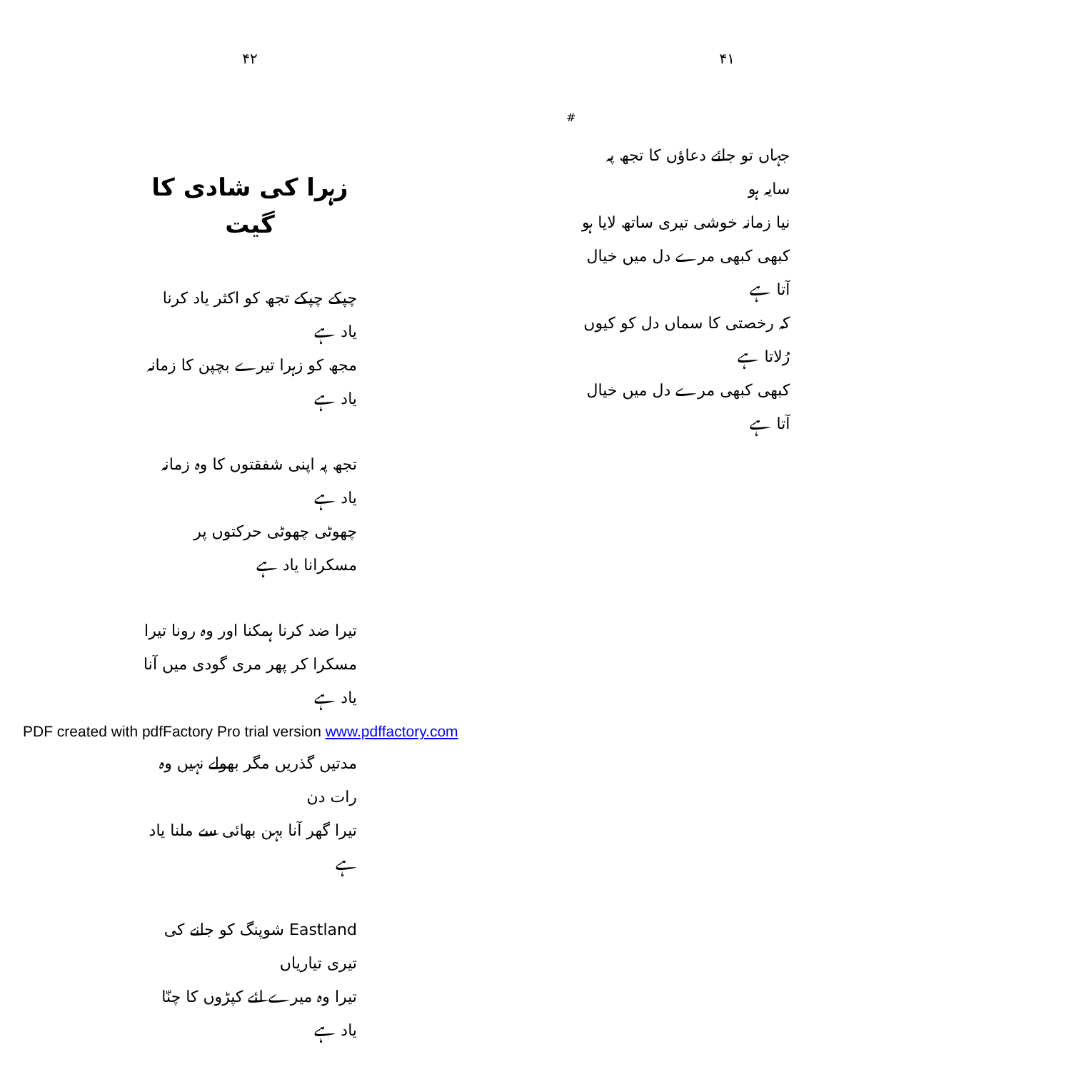۴۱
جہاں تو جائے دعاؤں کا تجھ پہ سایہ ہو
نیا زمانہ خوشی تیری ساتھ لایا ہو
کبھی کبھی مرے دل میں خیال آتا ہے
کہ رخصتی کا سماں دل کو کیوں رُلاتا ہے
کبھی کبھی مرے دل میں خیال آتا ہے
#
۴۲
زہرا کی شادی کا گیت
چپکے چپکے تجھ کو اکثر یاد کرنا یاد ہے
مجھ کو زہرا تیرے بچپن کا زمانہ یاد ہے
تجھ پہ اپنی شفقتوں کا وہ زمانہ یاد ہے
چھوٹی چھوٹی حرکتوں پر مسکرانا یاد ہے
تیرا ضد کرنا ہمکنا اور وہ رونا تیرا
مسکرا کر پھر مری گودی میں آنا یاد ہے
مدتیں گذریں مگر بھولے نہیں وہ رات دن
تیرا گھر آنا بہن بھائی سے ملنا یاد ہے
Eastland شوپنگ کو جانے کی تیری تیاریاں
تیرا وہ میرے لئے کپڑوں کا چنّا یاد ہے
PDF created with pdfFactory Pro trial version www.pdffactory.com